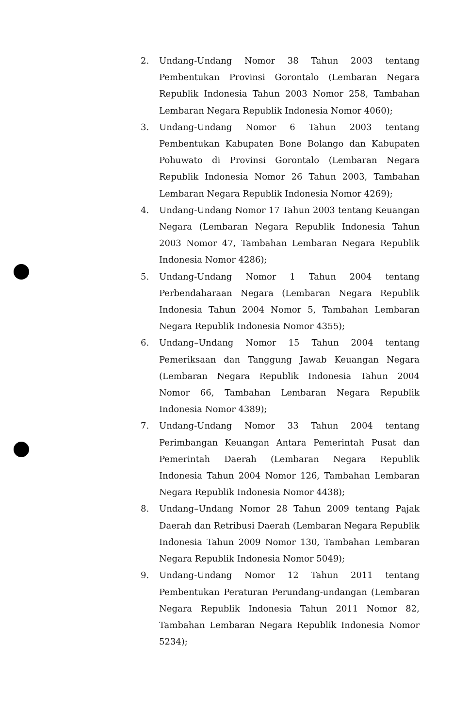2. Undang-Undang Nomor 38 Tahun 2003 tentang Pembentukan Provinsi Gorontalo (Lembaran Negara Republik Indonesia Tahun 2003 Nomor 258, Tambahan Lembaran Negara Republik Indonesia Nomor 4060);
3. Undang-Undang Nomor 6 Tahun 2003 tentang Pembentukan Kabupaten Bone Bolango dan Kabupaten Pohuwato di Provinsi Gorontalo (Lembaran Negara Republik Indonesia Nomor 26 Tahun 2003, Tambahan Lembaran Negara Republik Indonesia Nomor 4269);
4. Undang-Undang Nomor 17 Tahun 2003 tentang Keuangan Negara (Lembaran Negara Republik Indonesia Tahun 2003 Nomor 47, Tambahan Lembaran Negara Republik Indonesia Nomor 4286);
5. Undang-Undang Nomor 1 Tahun 2004 tentang Perbendaharaan Negara (Lembaran Negara Republik Indonesia Tahun 2004 Nomor 5, Tambahan Lembaran Negara Republik Indonesia Nomor 4355);
6. Undang–Undang Nomor 15 Tahun 2004 tentang Pemeriksaan dan Tanggung Jawab Keuangan Negara (Lembaran Negara Republik Indonesia Tahun 2004 Nomor 66, Tambahan Lembaran Negara Republik Indonesia Nomor 4389);
7. Undang-Undang Nomor 33 Tahun 2004 tentang Perimbangan Keuangan Antara Pemerintah Pusat dan Pemerintah Daerah (Lembaran Negara Republik Indonesia Tahun 2004 Nomor 126, Tambahan Lembaran Negara Republik Indonesia Nomor 4438);
8. Undang–Undang Nomor 28 Tahun 2009 tentang Pajak Daerah dan Retribusi Daerah (Lembaran Negara Republik Indonesia Tahun 2009 Nomor 130, Tambahan Lembaran Negara Republik Indonesia Nomor 5049);
9. Undang-Undang Nomor 12 Tahun 2011 tentang Pembentukan Peraturan Perundang-undangan (Lembaran Negara Republik Indonesia Tahun 2011 Nomor 82, Tambahan Lembaran Negara Republik Indonesia Nomor 5234);